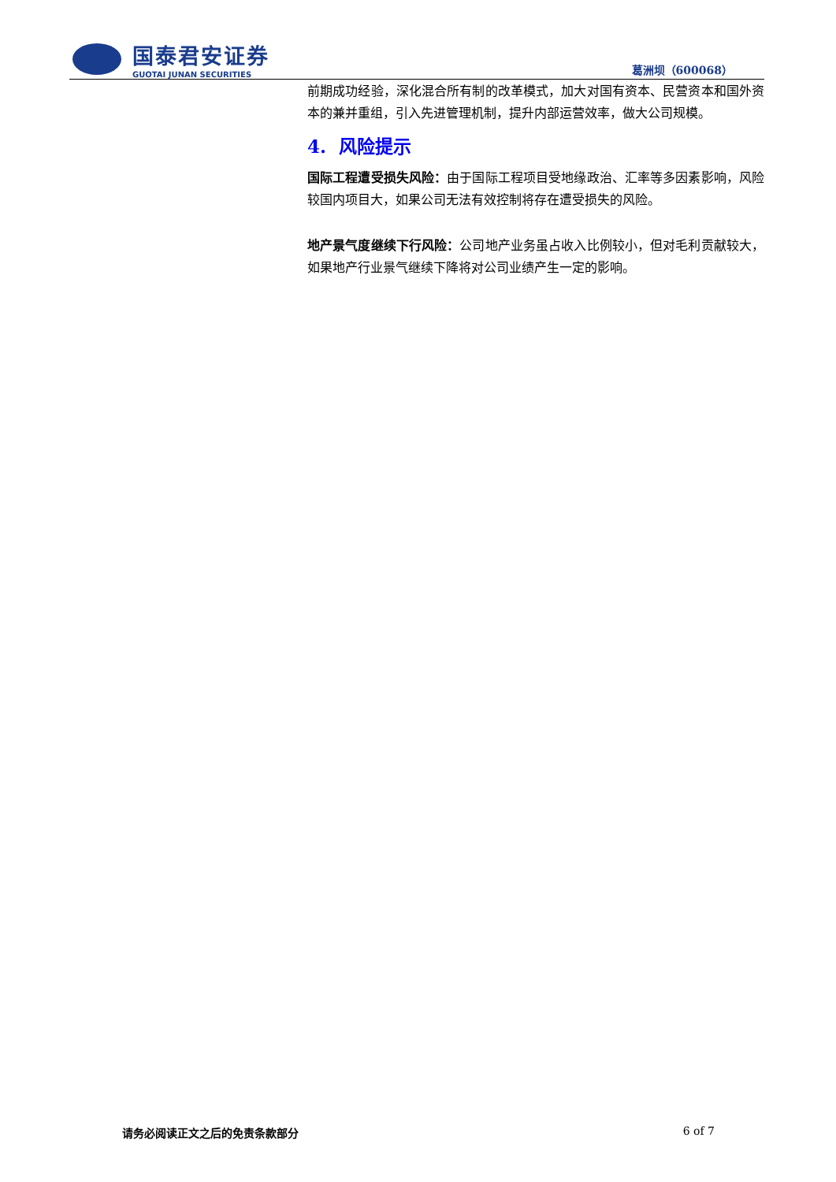国泰君安证券
GUOTAI JUNAN SECURITIES
葛洲坝（600068）
前期成功经验，深化混合所有制的改革模式，加大对国有资本、民营资本和国外资本的兼并重组，引入先进管理机制，提升内部运营效率，做大公司规模。
4. 风险提示
国际工程遭受损失风险：由于国际工程项目受地缘政治、汇率等多因素影响，风险较国内项目大，如果公司无法有效控制将存在遭受损失的风险。
地产景气度继续下行风险：公司地产业务虽占收入比例较小，但对毛利贡献较大，如果地产行业景气继续下降将对公司业绩产生一定的影响。
请务必阅读正文之后的免责条款部分 6 of 7